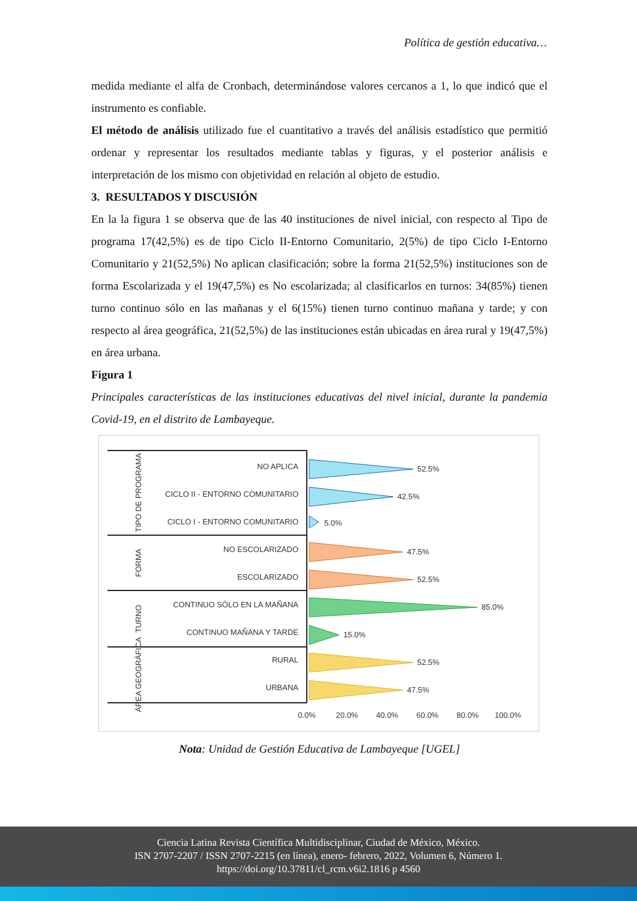Política de gestión educativa…
medida mediante el alfa de Cronbach, determinándose valores cercanos a 1, lo que indicó que el instrumento es confiable.
El método de análisis utilizado fue el cuantitativo a través del análisis estadístico que permitió ordenar y representar los resultados mediante tablas y figuras, y el posterior análisis e interpretación de los mismo con objetividad en relación al objeto de estudio.
3. RESULTADOS Y DISCUSIÓN
En la la figura 1 se observa que de las 40 instituciones de nivel inicial, con respecto al Tipo de programa 17(42,5%) es de tipo Ciclo II-Entorno Comunitario, 2(5%) de tipo Ciclo I-Entorno Comunitario y 21(52,5%) No aplican clasificación; sobre la forma 21(52,5%) instituciones son de forma Escolarizada y el 19(47,5%) es No escolarizada; al clasificarlos en turnos: 34(85%) tienen turno continuo sólo en las mañanas y el 6(15%) tienen turno continuo mañana y tarde; y con respecto al área geográfica, 21(52,5%) de las instituciones están ubicadas en área rural y 19(47,5%) en área urbana.
Figura 1
Principales características de las instituciones educativas del nivel inicial, durante la pandemia Covid-19, en el distrito de Lambayeque.
NO APLICA
CICLO II - ENTORNO COMUNITARIO
CICLO I - ENTORNO COMUNITARIO
NO ESCOLARIZADO
ESCOLARIZADO
CONTINUO SÓLO EN LA MAÑANA
CONTINUO MAÑANA Y TARDE
RURAL
URBANA
TIPO DE PROGRAMA
FORMA
TURNO
ÁREA GEOGRÁFICA
52.5%
42.5%
5.0%
47.5%
52.5%
85.0%
15.0%
52.5%
47.5%
0.0%
20.0%
40.0%
60.0%
80.0%
100.0%
Nota: Unidad de Gestión Educativa de Lambayeque [UGEL]
Ciencia Latina Revista Científica Multidisciplinar, Ciudad de México, México.
ISN 2707-2207 / ISSN 2707-2215 (en línea), enero- febrero, 2022, Volumen 6, Número 1.
https://doi.org/10.37811/cl_rcm.v6i2.1816 p 4560